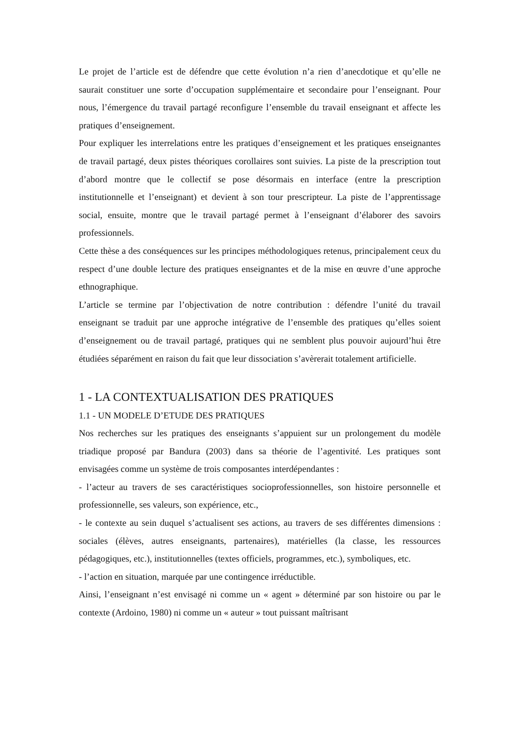Le projet de l’article est de défendre que cette évolution n’a rien d’anecdotique et qu’elle ne saurait constituer une sorte d’occupation supplémentaire et secondaire pour l’enseignant. Pour nous, l’émergence du travail partagé reconfigure l’ensemble du travail enseignant et affecte les pratiques d’enseignement.
Pour expliquer les interrelations entre les pratiques d’enseignement et les pratiques enseignantes de travail partagé, deux pistes théoriques corollaires sont suivies. La piste de la prescription tout d’abord montre que le collectif se pose désormais en interface (entre la prescription institutionnelle et l’enseignant) et devient à son tour prescripteur. La piste de l’apprentissage social, ensuite, montre que le travail partagé permet à l’enseignant d’élaborer des savoirs professionnels.
Cette thèse a des conséquences sur les principes méthodologiques retenus, principalement ceux du respect d’une double lecture des pratiques enseignantes et de la mise en œuvre d’une approche ethnographique.
L’article se termine par l’objectivation de notre contribution : défendre l’unité du travail enseignant se traduit par une approche intégrative de l’ensemble des pratiques qu’elles soient d’enseignement ou de travail partagé, pratiques qui ne semblent plus pouvoir aujourd’hui être étudiées séparément en raison du fait que leur dissociation s’avèrerait totalement artificielle.
1 - LA CONTEXTUALISATION DES PRATIQUES
1.1 - UN MODELE D’ETUDE DES PRATIQUES
Nos recherches sur les pratiques des enseignants s’appuient sur un prolongement du modèle triadique proposé par Bandura (2003) dans sa théorie de l’agentivité. Les pratiques sont envisagées comme un système de trois composantes interdépendantes :
- l’acteur au travers de ses caractéristiques socioprofessionnelles, son histoire personnelle et professionnelle, ses valeurs, son expérience, etc.,
- le contexte au sein duquel s’actualisent ses actions, au travers de ses différentes dimensions : sociales (élèves, autres enseignants, partenaires), matérielles (la classe, les ressources pédagogiques, etc.), institutionnelles (textes officiels, programmes, etc.), symboliques, etc.
- l’action en situation, marquée par une contingence irréductible.
Ainsi, l’enseignant n’est envisagé ni comme un « agent » déterminé par son histoire ou par le contexte (Ardoino, 1980) ni comme un « auteur » tout puissant maîtrisant